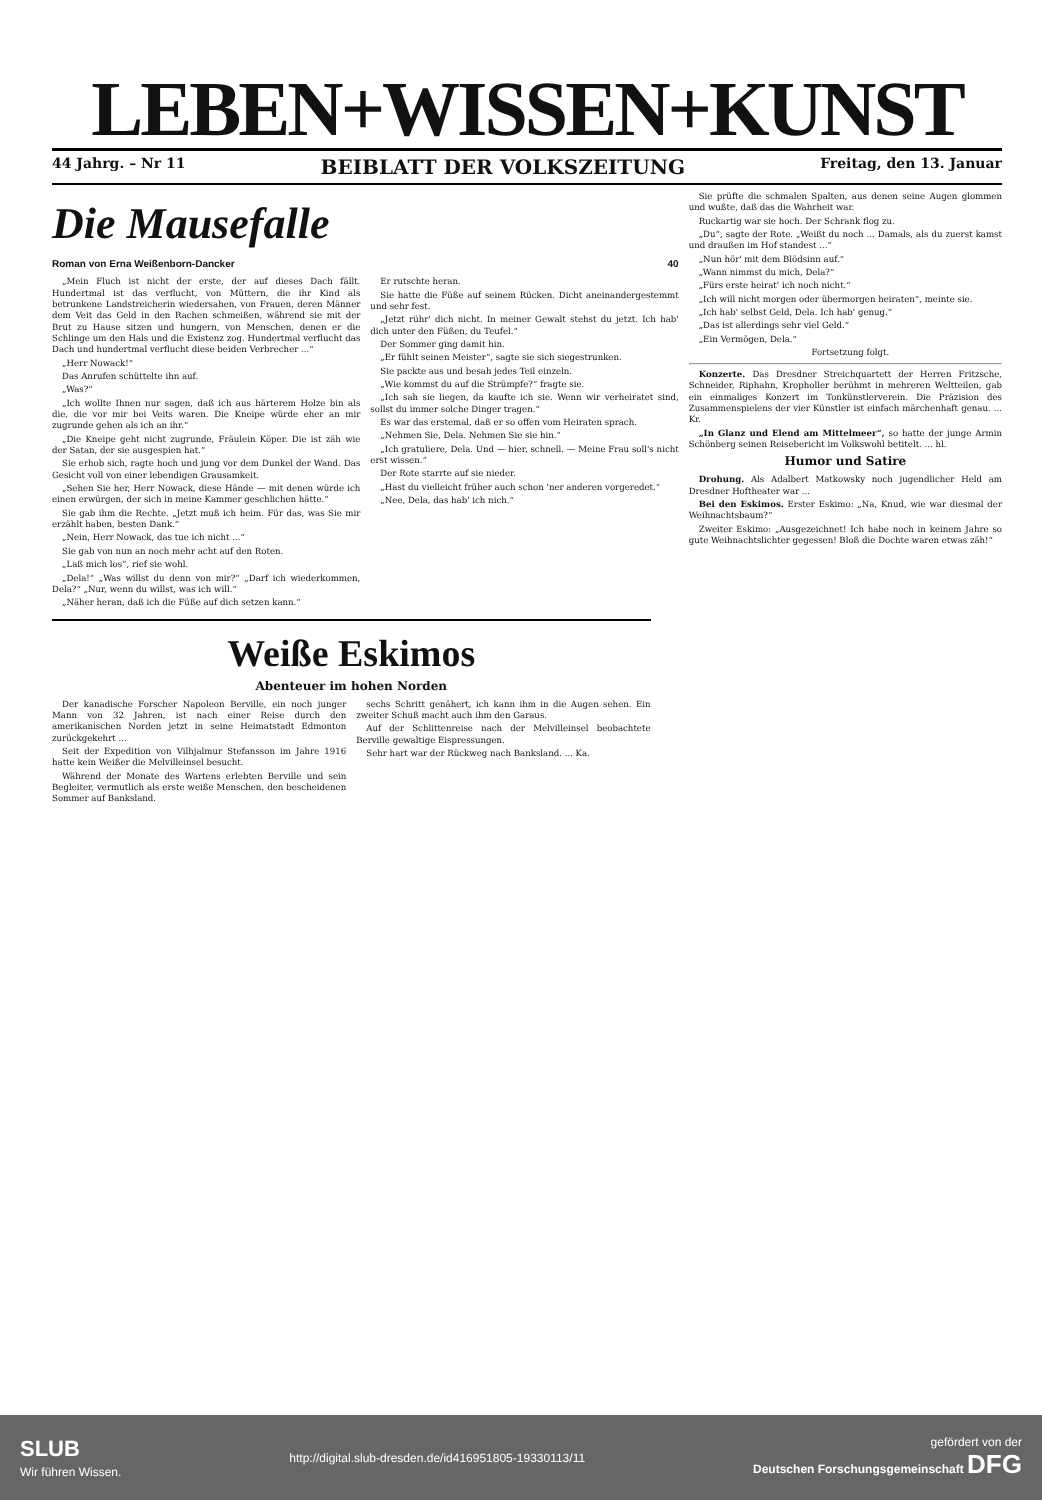LEBEN+WISSEN+KUNST
44 Jahrg. – Nr 11 BEIBLATT DER VOLKSZEITUNG Freitag, den 13. Januar
Die Mausefalle
Roman von Erna Weißenborn-Dancker 40
„Mein Fluch ist nicht der erste, der auf dieses Dach fällt. Hundertmal ist das verflucht, von Müttern, die ihr Kind als betrunkene Landstreicherin wiedersahen, von Frauen, deren Männer dem Veit das Geld in den Rachen schmeißen, während sie mit der Brut zu Hause sitzen und hungern, von Menschen, denen er die Schlinge um den Hals und die Existenz zog. Hundertmal verflucht das Dach und hundertmal verflucht diese beiden Verbrecher ...“
„Herr Nowack!“
Das Anrufen schüttelte ihn auf.
„Was?“
„Ich wollte Ihnen nur sagen, daß ich aus härterem Holze bin als die, die vor mir bei Veits waren. Die Kneipe würde eher an mir zugrunde gehen als ich an ihr.“
„Die Kneipe geht nicht zugrunde, Fräulein Köper. Die ist zäh wie der Satan, der sie ausgespien hat.“
Sie erhob sich, ragte hoch und jung vor dem Dunkel der Wand. Das Gesicht voll von einer lebendigen Grausamkeit.
„Sehen Sie her, Herr Nowack, diese Hände — mit denen würde ich einen erwürgen, der sich in meine Kammer geschlichen hätte.“
Sie gab ihm die Rechte. „Jetzt muß ich heim. Für das, was Sie mir erzählt haben, besten Dank.“
„Nein, Herr Nowack, das tue ich nicht ...“
Sie gab von nun an noch mehr acht auf den Roten.
„Laß mich los“, rief sie wohl.
„Delа!“ „Was willst du denn von mir?“ „Darf ich wiederkommen, Dela?“ „Nur, wenn du willst, was ich will.“
„Näher heran, daß ich die Füße auf dich setzen kann.“
Er rutschte heran.
Sie hatte die Füße auf seinem Rücken. Dicht aneinandergestemmt und sehr fest.
„Jetzt rühr' dich nicht. In meiner Gewalt stehst du jetzt. Ich hab' dich unter den Füßen, du Teufel.“
Der Sommer ging damit hin.
„Er fühlt seinen Meister“, sagte sie sich siegestrunken.
Sie packte aus und besah jedes Teil einzeln.
„Wie kommst du auf die Strümpfe?“ fragte sie.
„Ich sah sie liegen, da kaufte ich sie. Wenn wir verheiratet sind, sollst du immer solche Dinger tragen.“
Es war das erstemal, daß er so offen vom Heiraten sprach.
„Nehmen Sie, Dela. Nehmen Sie sie hin.“
„Ich gratuliere, Dela. Und — hier, schnell. — Meine Frau soll's nicht erst wissen.“
Der Rote starrte auf sie nieder.
„Hast du vielleicht früher auch schon 'ner anderen vorgeredet.“
„Nee, Dela, das hab' ich nich.“
Sie prüfte die schmalen Spalten, aus denen seine Augen glommen und wußte, daß das die Wahrheit war.
Ruckartig war sie hoch. Der Schrank flog zu.
„Du“, sagte der Rote. „Weißt du noch ... Damals, als du zuerst kamst und draußen im Hof standest ...“
„Nun hör' mit dem Blödsinn auf.“
„Wann nimmst du mich, Dela?“
„Fürs erste heirat' ich noch nicht.“
„Ich will nicht morgen oder übermorgen heiraten“, meinte sie.
„Ich hab' selbst Geld, Dela. Ich hab' genug.“
„Das ist allerdings sehr viel Geld.“
„Ein Vermögen, Dela.“
Fortsetzung folgt.
Konzerte. Das Dresdner Streichquartett der Herren Fritzsche, Schneider, Riphahn, Kropholler berühmt in mehreren Weltteilen, gab ein einmaliges Konzert im Tonkünstlerverein. Die Präzision des Zusammenspielens der vier Künstler ist einfach märchenhaft genau. ... Kr.
„In Glanz und Elend am Mittelmeer“, so hatte der junge Armin Schönberg seinen Reisebericht im Volkswohl betitelt. ... hl.
Humor und Satire
Drohung. Als Adalbert Matkowsky noch jugendlicher Held am Dresdner Hoftheater war ...
Bei den Eskimos. Erster Eskimo: „Na, Knud, wie war diesmal der Weihnachtsbaum?“
Zweiter Eskimo: „Ausgezeichnet! Ich habe noch in keinem Jahre so gute Weihnachtslichter gegessen! Bloß die Dochte waren etwas zäh!“
Weiße Eskimos
Abenteuer im hohen Norden
Der kanadische Forscher Napoleon Berville, ein noch junger Mann von 32 Jahren, ist nach einer Reise durch den amerikanischen Norden jetzt in seine Heimatstadt Edmonton zurückgekehrt ...
Seit der Expedition von Vilhjalmur Stefansson im Jahre 1916 hatte kein Weißer die Melvilleinsel besucht.
Während der Monate des Wartens erlebten Berville und sein Begleiter, vermutlich als erste weiße Menschen, den bescheidenen Sommer auf Banksland.
sechs Schritt genähert, ich kann ihm in die Augen sehen. Ein zweiter Schuß macht auch ihm den Garaus.
Auf der Schlittenreise nach der Melvilleinsel beobachtete Berville gewaltige Eispressungen.
Sehr hart war der Rückweg nach Banksland. ... Ka.
SLUB
Wir führen Wissen.
http://digital.slub-dresden.de/id416951805-19330113/11
gefördert von der
Deutschen Forschungsgemeinschaft DFG